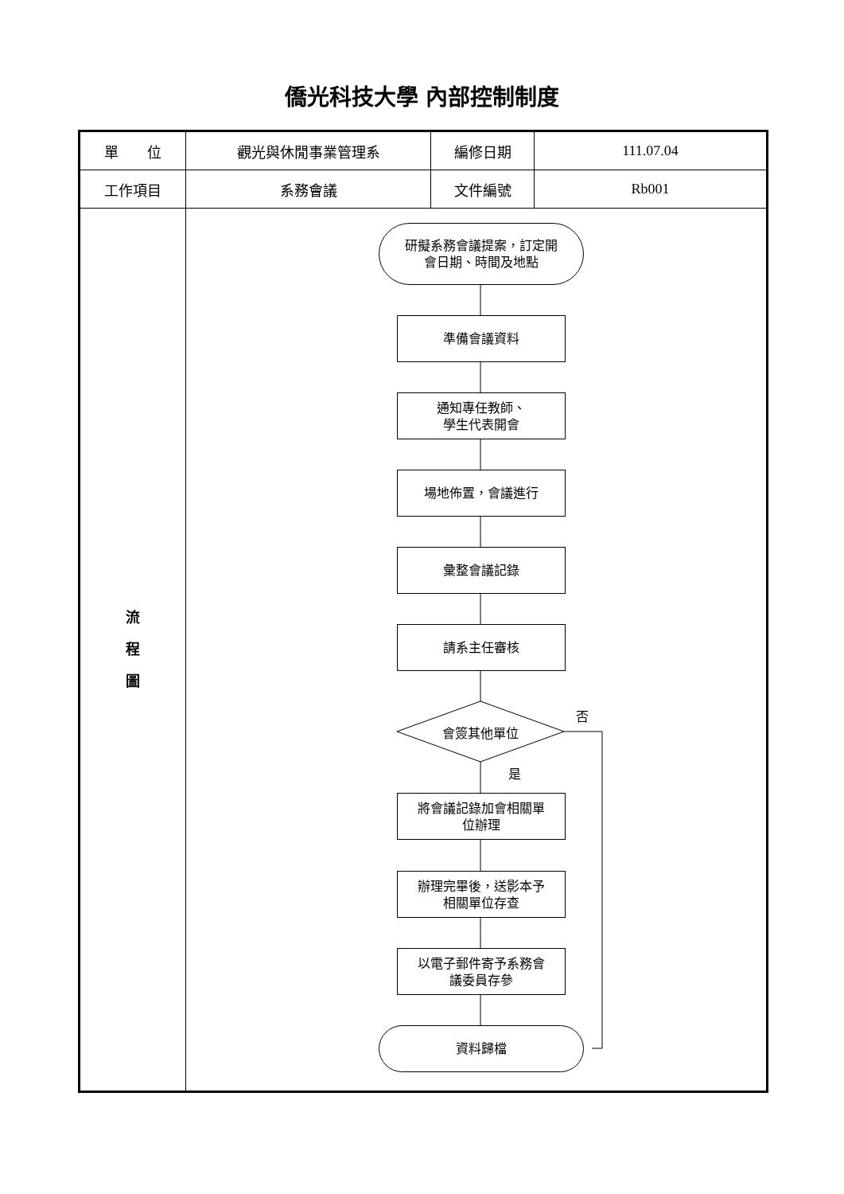僑光科技大學 內部控制制度
| 單 位 | 觀光與休閒事業管理系 | 編修日期 | 111.07.04 |
| 工作項目 | 系務會議 | 文件編號 | Rb001 |
| 流 程 圖 | 研擬系務會議提案，訂定開 會日期、時間及地點 準備會議資料 通知專任教師、 學生代表開會 場地佈置，會議進行 彙整會議記錄 請系主任審核 會簽其他單位 否 是 將會議記錄加會相關單 位辦理 辦理完畢後，送影本予 相關單位存查 以電子郵件寄予系務會 議委員存參 資料歸檔 | | |